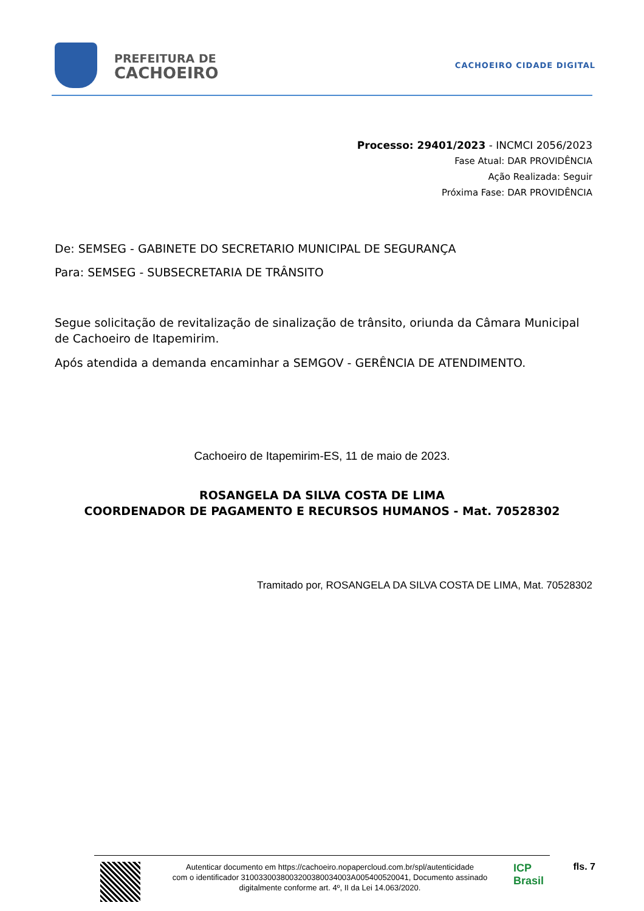PREFEITURA DE
CACHOEIRO
CACHOEIRO CIDADE DIGITAL
Processo: 29401/2023 - INCMCI 2056/2023
Fase Atual: DAR PROVIDÊNCIA
Ação Realizada: Seguir
Próxima Fase: DAR PROVIDÊNCIA
De: SEMSEG - GABINETE DO SECRETARIO MUNICIPAL DE SEGURANÇA
Para: SEMSEG - SUBSECRETARIA DE TRÂNSITO
Segue solicitação de revitalização de sinalização de trânsito, oriunda da Câmara Municipal de Cachoeiro de Itapemirim.
Após atendida a demanda encaminhar a SEMGOV - GERÊNCIA DE ATENDIMENTO.
Cachoeiro de Itapemirim-ES, 11 de maio de 2023.
ROSANGELA DA SILVA COSTA DE LIMA
COORDENADOR DE PAGAMENTO E RECURSOS HUMANOS - Mat. 70528302
Tramitado por, ROSANGELA DA SILVA COSTA DE LIMA, Mat. 70528302
Autenticar documento em https://cachoeiro.nopapercloud.com.br/spl/autenticidade
com o identificador 3100330038003200380034003A005400520041, Documento assinado
digitalmente conforme art. 4º, II da Lei 14.063/2020.
ICP Brasil
fls. 7